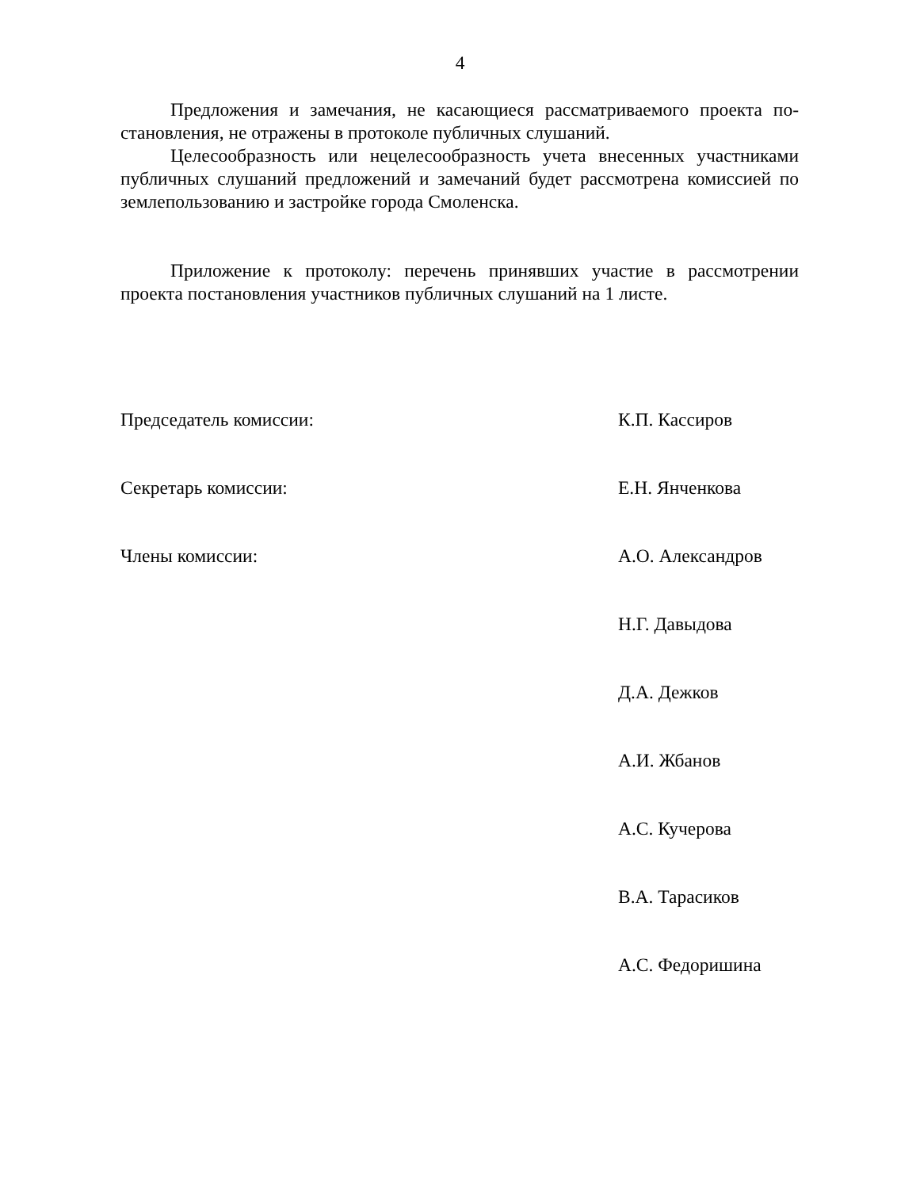4
Предложения и замечания, не касающиеся рассматриваемого проекта по­становления, не отражены в протоколе публичных слушаний.
Целесообразность или нецелесообразность учета внесенных участниками публичных слушаний предложений и замечаний будет рассмотрена комиссией по землепользованию и застройке города Смоленска.
Приложение к протоколу: перечень принявших участие в рассмотрении проекта постановления участников публичных слушаний на 1 листе.
Председатель комиссии: К.П. Кассиров
Секретарь комиссии: Е.Н. Янченкова
Члены комиссии: А.О. Александров
Н.Г. Давыдова
Д.А. Дежков
А.И. Жбанов
А.С. Кучерова
В.А. Тарасиков
А.С. Федоришина